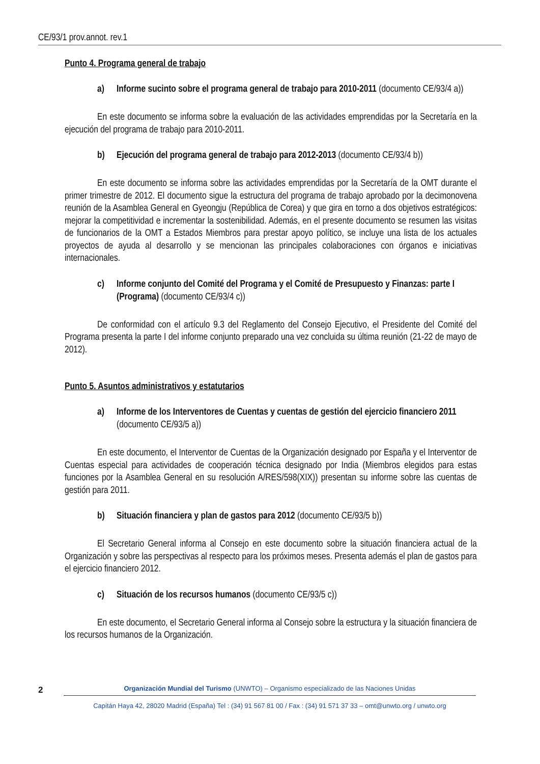CE/93/1 prov.annot. rev.1
Punto 4. Programa general de trabajo
a) Informe sucinto sobre el programa general de trabajo para 2010-2011 (documento CE/93/4 a))
En este documento se informa sobre la evaluación de las actividades emprendidas por la Secretaría en la ejecución del programa de trabajo para 2010-2011.
b) Ejecución del programa general de trabajo para 2012-2013 (documento CE/93/4 b))
En este documento se informa sobre las actividades emprendidas por la Secretaría de la OMT durante el primer trimestre de 2012. El documento sigue la estructura del programa de trabajo aprobado por la decimonovena reunión de la Asamblea General en Gyeongju (República de Corea) y que gira en torno a dos objetivos estratégicos: mejorar la competitividad e incrementar la sostenibilidad. Además, en el presente documento se resumen las visitas de funcionarios de la OMT a Estados Miembros para prestar apoyo político, se incluye una lista de los actuales proyectos de ayuda al desarrollo y se mencionan las principales colaboraciones con órganos e iniciativas internacionales.
c) Informe conjunto del Comité del Programa y el Comité de Presupuesto y Finanzas: parte I (Programa) (documento CE/93/4 c))
De conformidad con el artículo 9.3 del Reglamento del Consejo Ejecutivo, el Presidente del Comité del Programa presenta la parte I del informe conjunto preparado una vez concluida su última reunión (21-22 de mayo de 2012).
Punto 5. Asuntos administrativos y estatutarios
a) Informe de los Interventores de Cuentas y cuentas de gestión del ejercicio financiero 2011 (documento CE/93/5 a))
En este documento, el Interventor de Cuentas de la Organización designado por España y el Interventor de Cuentas especial para actividades de cooperación técnica designado por India (Miembros elegidos para estas funciones por la Asamblea General en su resolución A/RES/598(XIX)) presentan su informe sobre las cuentas de gestión para 2011.
b) Situación financiera y plan de gastos para 2012 (documento CE/93/5 b))
El Secretario General informa al Consejo en este documento sobre la situación financiera actual de la Organización y sobre las perspectivas al respecto para los próximos meses. Presenta además el plan de gastos para el ejercicio financiero 2012.
c) Situación de los recursos humanos (documento CE/93/5 c))
En este documento, el Secretario General informa al Consejo sobre la estructura y la situación financiera de los recursos humanos de la Organización.
2 Organización Mundial del Turismo (UNWTO) – Organismo especializado de las Naciones Unidas
Capitán Haya 42, 28020 Madrid (España) Tel : (34) 91 567 81 00 / Fax : (34) 91 571 37 33 – omt@unwto.org / unwto.org